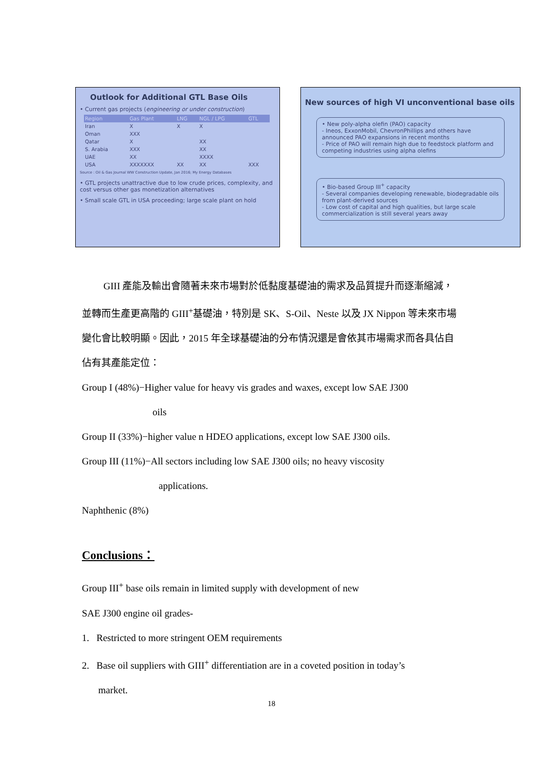Outlook for Additional GTL Base Oils
• Current gas projects (engineering or under construction)
| Region | Gas Plant | LNG | NGL / LPG | GTL |
| --- | --- | --- | --- | --- |
| Iran | X | X | X | |
| Oman | XXX | | | |
| Qatar | X | | XX | |
| S. Arabia | XXX | | XX | |
| UAE | XX | | XXXX | |
| USA | XXXXXXX | XX | XX | XXX |
Source : Oil & Gas Journal WW Construction Update, Jan 2016; My Energy Databases
• GTL projects unattractive due to low crude prices, complexity, and cost versus other gas monetization alternatives
• Small scale GTL in USA proceeding; large scale plant on hold
New sources of high VI unconventional base oils
• New poly-alpha olefin (PAO) capacity
- Ineos, ExxonMobil, ChevronPhillips and others have announced PAO expansions in recent months
- Price of PAO will remain high due to feedstock platform and competing industries using alpha olefins
• Bio-based Group III<sup>+</sup> capacity
- Several companies developing renewable, biodegradable oils from plant-derived sources
- Low cost of capital and high qualities, but large scale commercialization is still several years away
GIII 產能及輸出會隨著未來市場對於低黏度基礎油的需求及品質提升而逐漸縮減，並轉而生產更高階的 GIII<sup>+</sup>基礎油，特別是 SK、S-Oil、Neste 以及 JX Nippon 等未來市場變化會比較明顯。因此，2015 年全球基礎油的分布情況還是會依其市場需求而各具佔自佔有其產能定位：
Group I (48%)−Higher value for heavy vis grades and waxes, except low SAE J300
oils
Group II (33%)−higher value n HDEO applications, except low SAE J300 oils.
Group III (11%)−All sectors including low SAE J300 oils; no heavy viscosity
applications.
Naphthenic (8%)
Conclusions：
Group III<sup>+</sup> base oils remain in limited supply with development of new
SAE J300 engine oil grades-
1. Restricted to more stringent OEM requirements
2. Base oil suppliers with GIII<sup>+</sup> differentiation are in a coveted position in today’s
market.
18